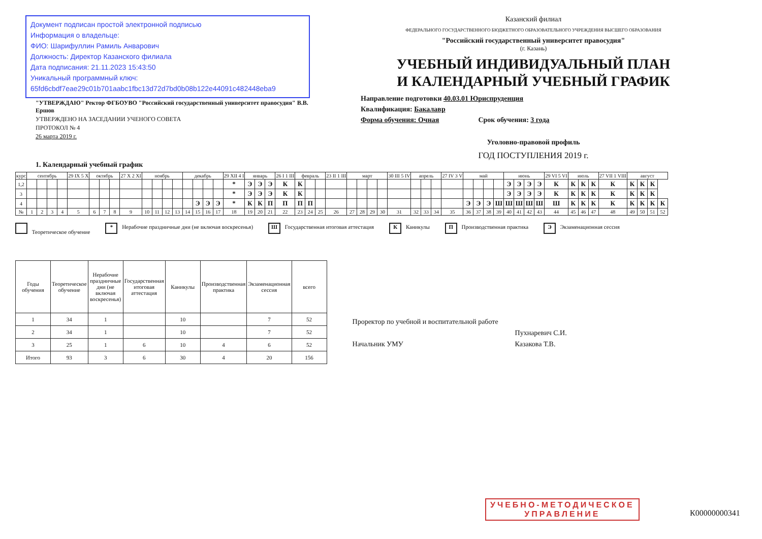Документ подписан простой электронной подписью
Информация о владельце:
ФИО: Шарифуллин Рамиль Анварович
Должность: Директор Казанского филиала
Дата подписания: 21.11.2023 15:43:50
Уникальный программный ключ:
65fd6cbdf7eae29c01b701aabc1fbc13d72d7bd0b08b122e44091c482448eba9
"УТВЕРЖДАЮ" Ректор ФГБОУВО "Российский государственный университет правосудия" В.В. Ершов
УТВЕРЖДЕНО НА ЗАСЕДАНИИ УЧЕНОГО СОВЕТА
ПРОТОКОЛ № 4
26 марта 2019 г.
Казанский филиал
ФЕДЕРАЛЬНОГО ГОСУДАРСТВЕННОГО БЮДЖЕТНОГО ОБРАЗОВАТЕЛЬНОГО УЧРЕЖДЕНИЯ ВЫСШЕГО ОБРАЗОВАНИЯ
"Российский государственный университет правосудия"
(г. Казань)
УЧЕБНЫЙ ИНДИВИДУАЛЬНЫЙ ПЛАН
И КАЛЕНДАРНЫЙ УЧЕБНЫЙ ГРАФИК
Направление подготовки 40.03.01 Юриспруденция
Квалификация: Бакалавр
Форма обучения: Очная Срок обучения: 3 года
Уголовно-правовой профиль
ГОД ПОСТУПЛЕНИЯ 2019 г.
1. Календарный учебный график
| курс | сентябрь | | | | 29 IX 5 X | октябрь | | | 27 X 2 XI | ноябрь | | | | декабрь | | | | 29 XII 4 I | январь | | | 26 I 1 III | февраль | | | 23 II 1 III | март | | | | 30 III 5 IV | апрель | | | 27 IV 3 V | май | | | | июнь | | | | 29 VI 5 VI | июль | | | 27 VII 1 VIII | август | | | |
| --- | --- | --- | --- | --- | --- | --- | --- | --- | --- | --- | --- | --- | --- | --- | --- | --- | --- | --- | --- | --- | --- | --- | --- | --- | --- | --- | --- | --- | --- | --- | --- | --- | --- | --- | --- | --- | --- | --- | --- | --- | --- | --- | --- | --- | --- | --- | --- | --- | --- | --- | --- | --- |
| 1,2 | | | | | | | | | | | | | | | | | | * | Э | Э | Э | К | К | | | | | | | | | | | | | | | | | Э | Э | Э | Э | К | К | К | К | К | К | К | К | |
| 3 | | | | | | | | | | | | | | | | | | * | Э | Э | Э | К | К | | | | | | | | | | | | | | | | | Э | Э | Э | Э | К | К | К | К | К | К | К | К | |
| 4 | | | | | | | | | | | | | | | Э | Э | Э | * | К | К | П | П | П | П | | | | | | | | | | | | Э | Э | Э | Ш | Ш | Ш | Ш | Ш | Ш | К | К | К | К | К | К | К | К |
| № | 1 | 2 | 3 | 4 | 5 | 6 | 7 | 8 | 9 | 10 | 11 | 12 | 13 | 14 | 15 | 16 | 17 | 18 | 19 | 20 | 21 | 22 | 23 | 24 | 25 | 26 | 27 | 28 | 29 | 30 | 31 | 32 | 33 | 34 | 35 | 36 | 37 | 38 | 39 | 40 | 41 | 42 | 43 | 44 | 45 | 46 | 47 | 48 | 49 | 50 | 51 | 52 |
Теоретическое обучение
* Нерабочие праздничные дни (не включая воскресенья)
Ш Государственная итоговая аттестация
К Каникулы
П Производственная практика
Э Экзаменационная сессия
| Годы обучения | Теоретическое обучение | Нерабочие праздничные дни (не включая воскресенья) | Государственная итоговая аттестация | Каникулы | Производственная практика | Экзаменационная сессия | всего |
| --- | --- | --- | --- | --- | --- | --- | --- |
| 1 | 34 | 1 | | 10 | | 7 | 52 |
| 2 | 34 | 1 | | 10 | | 7 | 52 |
| 3 | 25 | 1 | 6 | 10 | 4 | 6 | 52 |
| Итого | 93 | 3 | 6 | 30 | 4 | 20 | 156 |
Проректор по учебной и воспитательной работе
Начальник УМУ
Пухнаревич С.И.
Казакова Т.В.
УЧЕБНО-МЕТОДИЧЕСКОЕ
УПРАВЛЕНИЕ
К00000000341